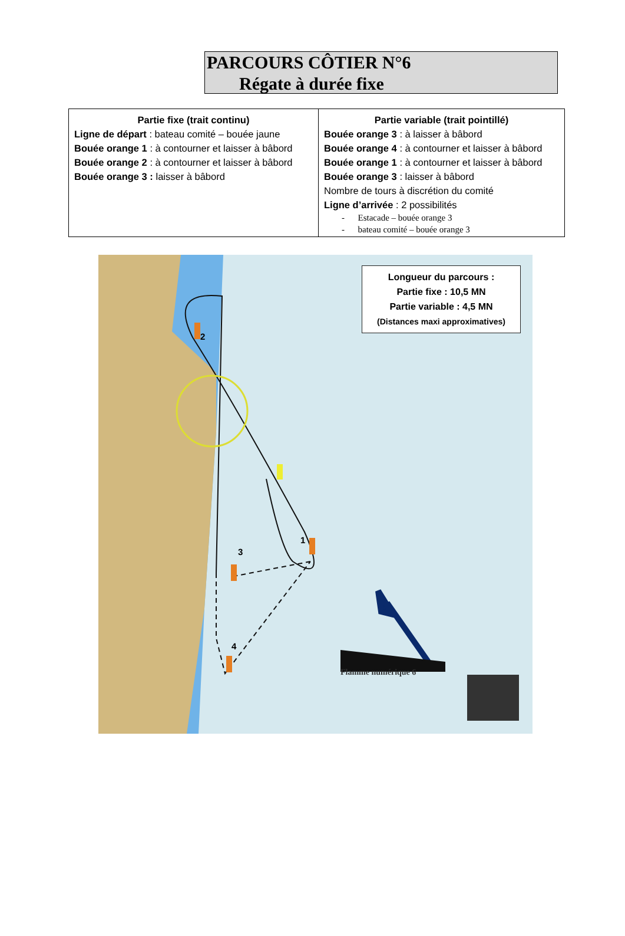PARCOURS CÔTIER N°6
Régate à durée fixe
| Partie fixe (trait continu) Ligne de départ : bateau comité – bouée jaune Bouée orange 1 : à contourner et laisser à bâbord Bouée orange 2 : à contourner et laisser à bâbord Bouée orange 3 : laisser à bâbord | Partie variable (trait pointillé) Bouée orange 3 : à laisser à bâbord Bouée orange 4 : à contourner et laisser à bâbord Bouée orange 1 : à contourner et laisser à bâbord Bouée orange 3 : laisser à bâbord Nombre de tours à discrétion du comité Ligne d’arrivée : 2 possibilités - Estacade – bouée orange 3 - bateau comité – bouée orange 3 |
Longueur du parcours :
Partie fixe : 10,5 MN
Partie variable : 4,5 MN
(Distances maxi approximatives)
2
1
3
4
Flamme numérique 6